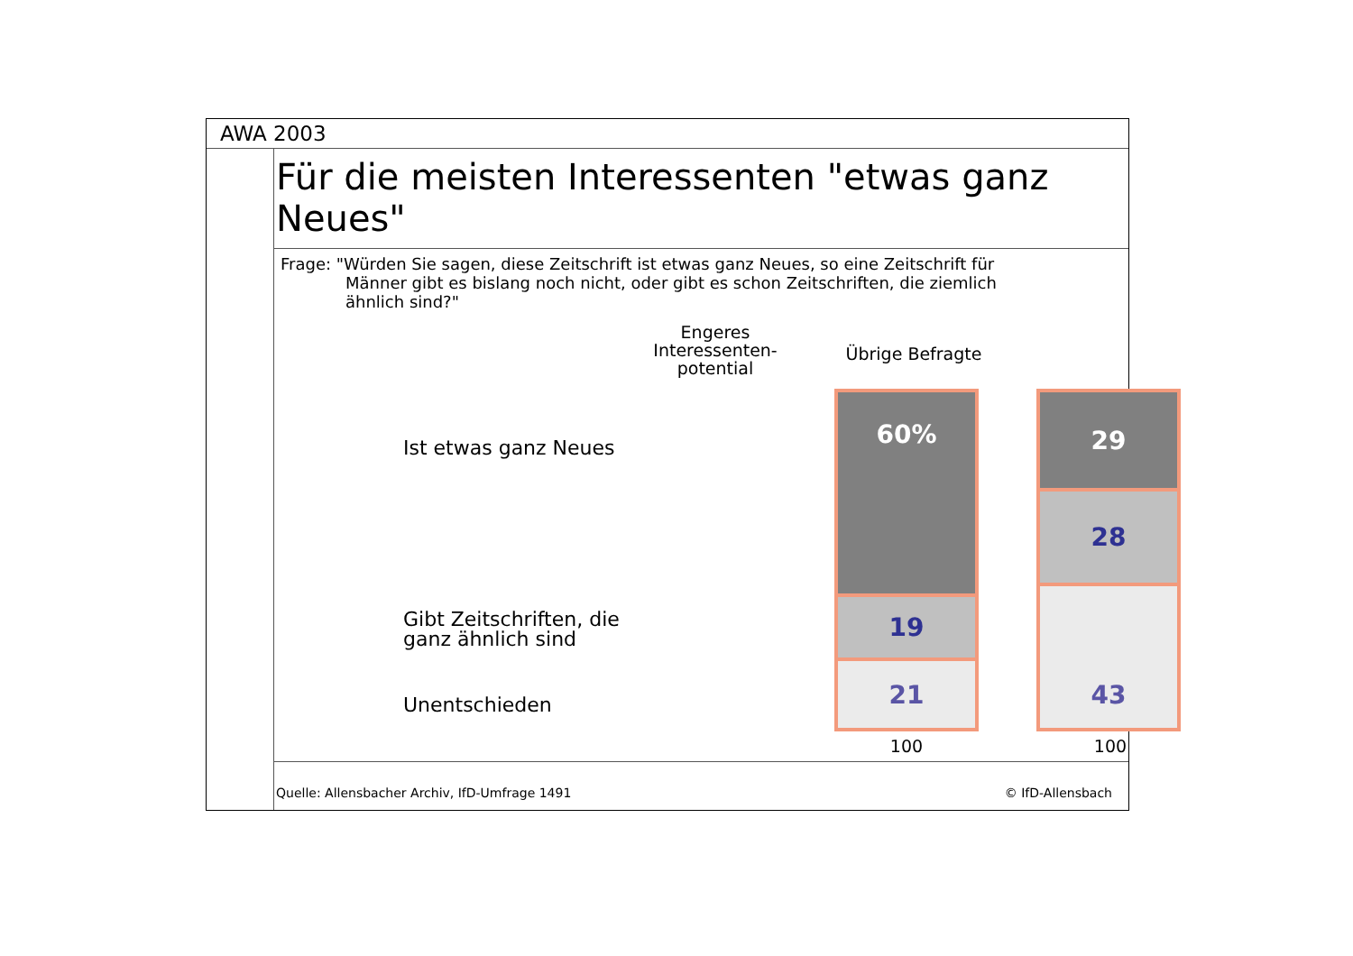AWA 2003
Für die meisten Interessenten "etwas ganz Neues"
Frage: "Würden Sie sagen, diese Zeitschrift ist etwas ganz Neues, so eine Zeitschrift für
Männer gibt es bislang noch nicht, oder gibt es schon Zeitschriften, die ziemlich
ähnlich sind?"
Engeres Interessenten-potential
Übrige Befragte
Ist etwas ganz Neues
Gibt Zeitschriften, die
ganz ähnlich sind
Unentschieden
60%
19
21
29
28
43
100 100
Quelle: Allensbacher Archiv, IfD-Umfrage 1491 © IfD-Allensbach